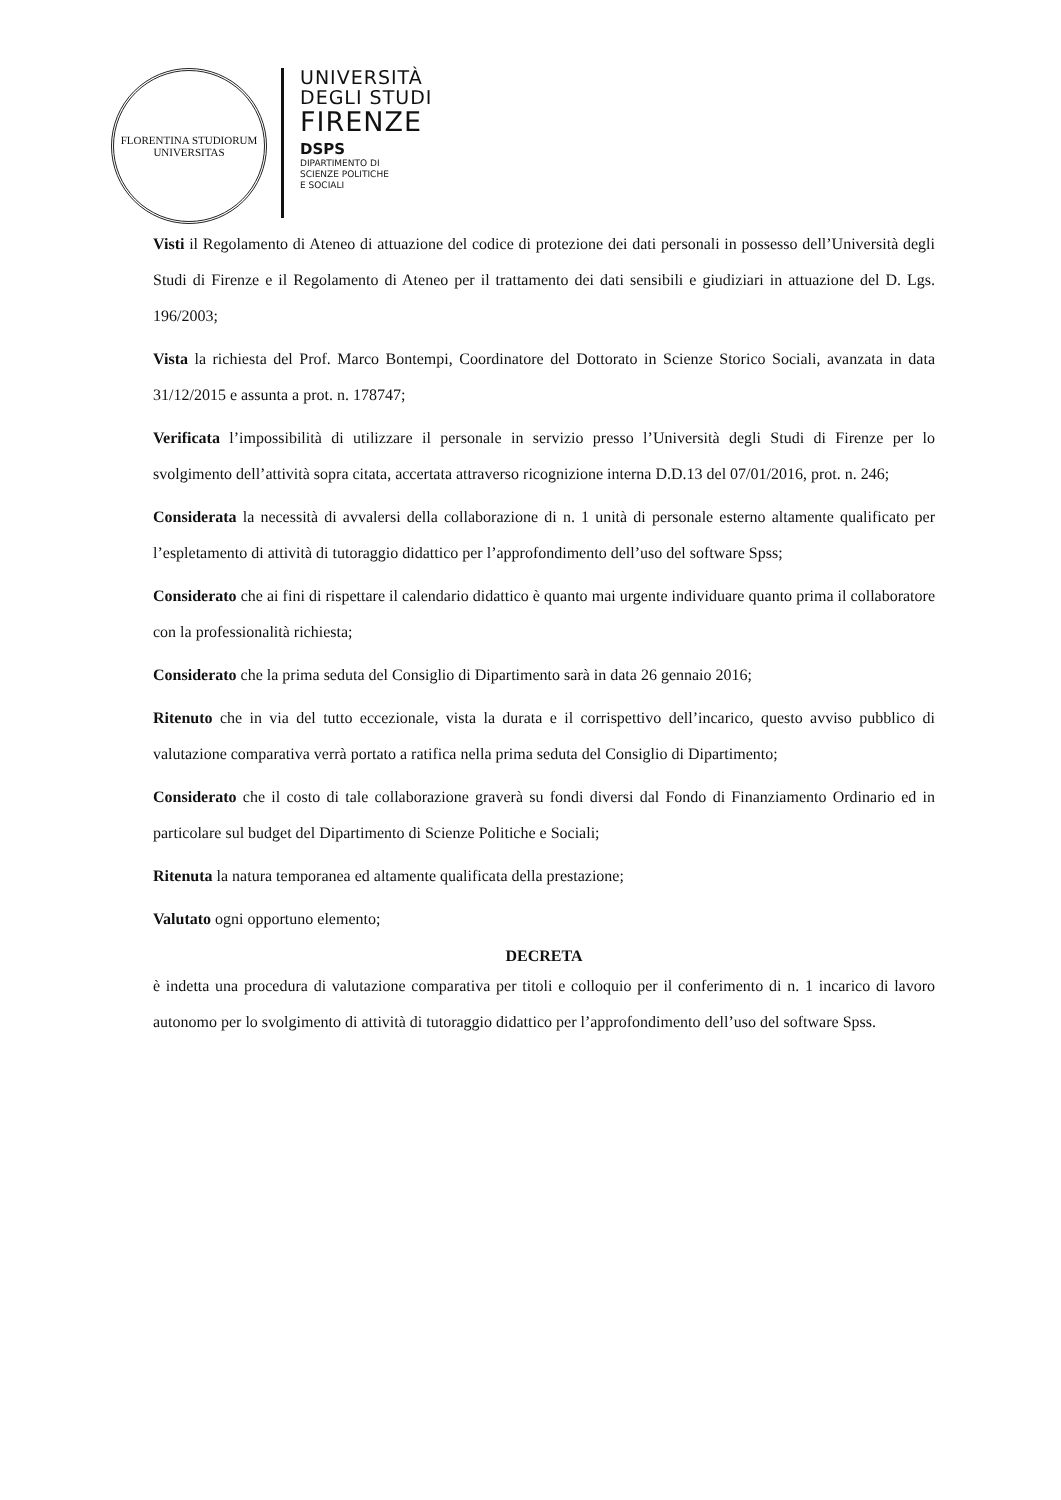FLORENTINA STUDIORUM
UNIVERSITAS
UNIVERSITÀ
DEGLI STUDI
FIRENZE
DSPS
DIPARTIMENTO DI
SCIENZE POLITICHE
E SOCIALI
Visti il Regolamento di Ateneo di attuazione del codice di protezione dei dati personali in possesso dell’Università degli Studi di Firenze e il Regolamento di Ateneo per il trattamento dei dati sensibili e giudiziari in attuazione del D. Lgs. 196/2003;
Vista la richiesta del Prof. Marco Bontempi, Coordinatore del Dottorato in Scienze Storico Sociali, avanzata in data 31/12/2015 e assunta a prot. n. 178747;
Verificata l’impossibilità di utilizzare il personale in servizio presso l’Università degli Studi di Firenze per lo svolgimento dell’attività sopra citata, accertata attraverso ricognizione interna D.D.13 del 07/01/2016, prot. n. 246;
Considerata la necessità di avvalersi della collaborazione di n. 1 unità di personale esterno altamente qualificato per l’espletamento di attività di tutoraggio didattico per l’approfondimento dell’uso del software Spss;
Considerato che ai fini di rispettare il calendario didattico è quanto mai urgente individuare quanto prima il collaboratore con la professionalità richiesta;
Considerato che la prima seduta del Consiglio di Dipartimento sarà in data 26 gennaio 2016;
Ritenuto che in via del tutto eccezionale, vista la durata e il corrispettivo dell’incarico, questo avviso pubblico di valutazione comparativa verrà portato a ratifica nella prima seduta del Consiglio di Dipartimento;
Considerato che il costo di tale collaborazione graverà su fondi diversi dal Fondo di Finanziamento Ordinario ed in particolare sul budget del Dipartimento di Scienze Politiche e Sociali;
Ritenuta la natura temporanea ed altamente qualificata della prestazione;
Valutato ogni opportuno elemento;
DECRETA
è indetta una procedura di valutazione comparativa per titoli e colloquio per il conferimento di n. 1 incarico di lavoro autonomo per lo svolgimento di attività di tutoraggio didattico per l’approfondimento dell’uso del software Spss.